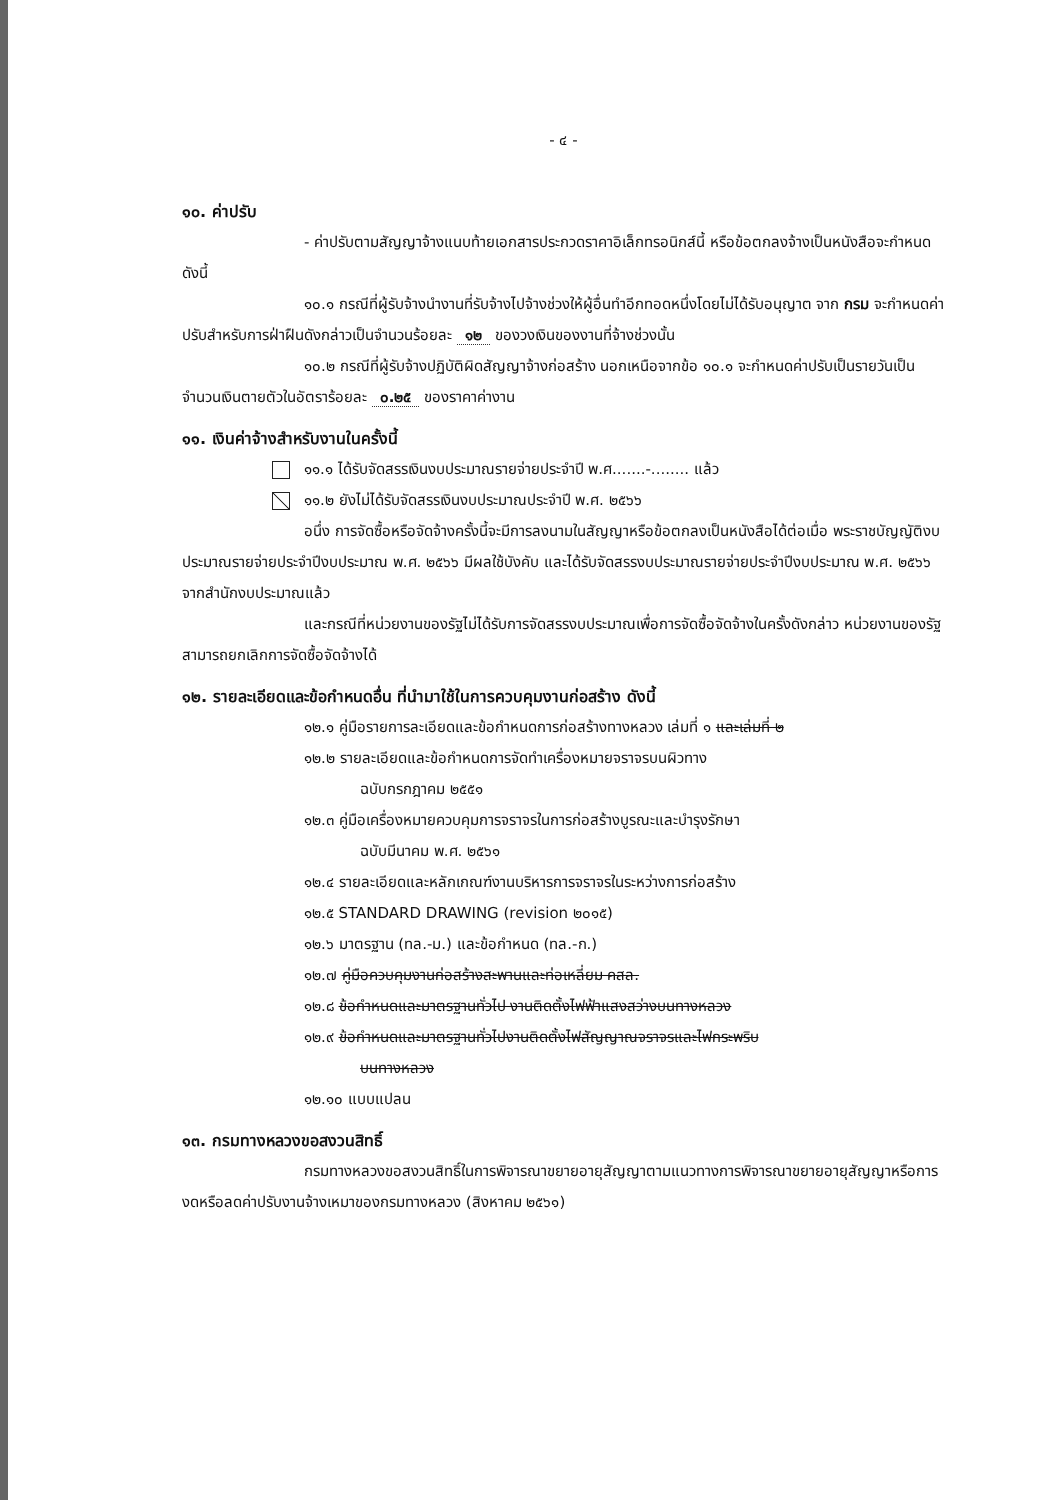- ๔ -
๑๐. ค่าปรับ
- ค่าปรับตามสัญญาจ้างแนบท้ายเอกสารประกวดราคาอิเล็กทรอนิกส์นี้ หรือข้อตกลงจ้างเป็นหนังสือจะกำหนด ดังนี้
๑๐.๑ กรณีที่ผู้รับจ้างนำงานที่รับจ้างไปจ้างช่วงให้ผู้อื่นทำอีกทอดหนึ่งโดยไม่ได้รับอนุญาต จาก กรม จะกำหนดค่าปรับสำหรับการฝ่าฝืนดังกล่าวเป็นจำนวนร้อยละ ๑๒ ของวงเงินของงานที่จ้างช่วงนั้น
๑๐.๒ กรณีที่ผู้รับจ้างปฏิบัติผิดสัญญาจ้างก่อสร้าง นอกเหนือจากข้อ ๑๐.๑ จะกำหนดค่าปรับเป็นรายวันเป็นจำนวนเงินตายตัวในอัตราร้อยละ ๐.๒๕ ของราคาค่างาน
๑๑. เงินค่าจ้างสำหรับงานในครั้งนี้
๑๑.๑ ได้รับจัดสรรเงินงบประมาณรายจ่ายประจำปี พ.ศ.......-........ แล้ว
๑๑.๒ ยังไม่ได้รับจัดสรรเงินงบประมาณประจำปี พ.ศ. ๒๕๖๖
อนึ่ง การจัดซื้อหรือจัดจ้างครั้งนี้จะมีการลงนามในสัญญาหรือข้อตกลงเป็นหนังสือได้ต่อเมื่อ พระราชบัญญัติงบประมาณรายจ่ายประจำปีงบประมาณ พ.ศ. ๒๕๖๖ มีผลใช้บังคับ และได้รับจัดสรรงบประมาณรายจ่ายประจำปีงบประมาณ พ.ศ. ๒๕๖๖ จากสำนักงบประมาณแล้ว
และกรณีที่หน่วยงานของรัฐไม่ได้รับการจัดสรรงบประมาณเพื่อการจัดซื้อจัดจ้างในครั้งดังกล่าว หน่วยงานของรัฐสามารถยกเลิกการจัดซื้อจัดจ้างได้
๑๒. รายละเอียดและข้อกำหนดอื่น ที่นำมาใช้ในการควบคุมงานก่อสร้าง ดังนี้
๑๒.๑ คู่มือรายการละเอียดและข้อกำหนดการก่อสร้างทางหลวง เล่มที่ ๑ และเล่มที่ ๒
๑๒.๒ รายละเอียดและข้อกำหนดการจัดทำเครื่องหมายจราจรบนผิวทาง
ฉบับกรกฎาคม ๒๕๕๑
๑๒.๓ คู่มือเครื่องหมายควบคุมการจราจรในการก่อสร้างบูรณะและบำรุงรักษา
ฉบับมีนาคม พ.ศ. ๒๕๖๑
๑๒.๔ รายละเอียดและหลักเกณฑ์งานบริหารการจราจรในระหว่างการก่อสร้าง
๑๒.๕ STANDARD DRAWING (revision ๒๐๑๕)
๑๒.๖ มาตรฐาน (ทล.-ม.) และข้อกำหนด (ทล.-ก.)
๑๒.๗ คู่มือควบคุมงานก่อสร้างสะพานและท่อเหลี่ยม คสล.
๑๒.๘ ข้อกำหนดและมาตรฐานทั่วไป งานติดตั้งไฟฟ้าแสงสว่างบนทางหลวง
๑๒.๙ ข้อกำหนดและมาตรฐานทั่วไปงานติดตั้งไฟสัญญาณจราจรและไฟกระพริบ
บนทางหลวง
๑๒.๑๐ แบบแปลน
๑๓. กรมทางหลวงขอสงวนสิทธิ์
กรมทางหลวงขอสงวนสิทธิ์ในการพิจารณาขยายอายุสัญญาตามแนวทางการพิจารณาขยายอายุสัญญาหรือการงดหรือลดค่าปรับงานจ้างเหมาของกรมทางหลวง (สิงหาคม ๒๕๖๑)